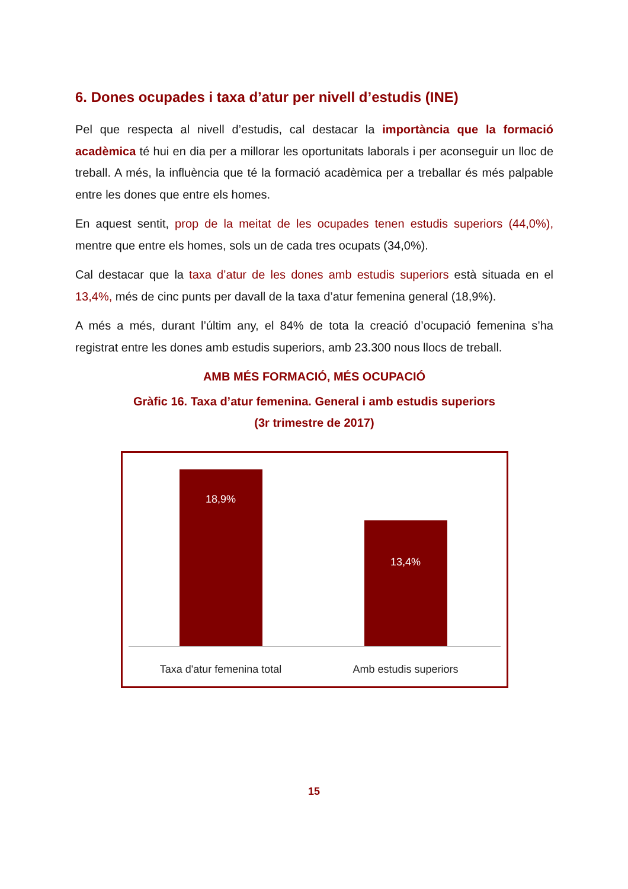6. Dones ocupades i taxa d’atur per nivell d’estudis (INE)
Pel que respecta al nivell d’estudis, cal destacar la importància que la formació acadèmica té hui en dia per a millorar les oportunitats laborals i per aconseguir un lloc de treball. A més, la influència que té la formació acadèmica per a treballar és més palpable entre les dones que entre els homes.
En aquest sentit, prop de la meitat de les ocupades tenen estudis superiors (44,0%), mentre que entre els homes, sols un de cada tres ocupats (34,0%).
Cal destacar que la taxa d’atur de les dones amb estudis superiors està situada en el 13,4%, més de cinc punts per davall de la taxa d’atur femenina general (18,9%).
A més a més, durant l’últim any, el 84% de tota la creació d’ocupació femenina s’ha registrat entre les dones amb estudis superiors, amb 23.300 nous llocs de treball.
AMB MÉS FORMACIÓ, MÉS OCUPACIÓ
Gràfic 16. Taxa d’atur femenina. General i amb estudis superiors
(3r trimestre de 2017)
18,9%
13,4%
Taxa d'atur femenina total Amb estudis superiors
15